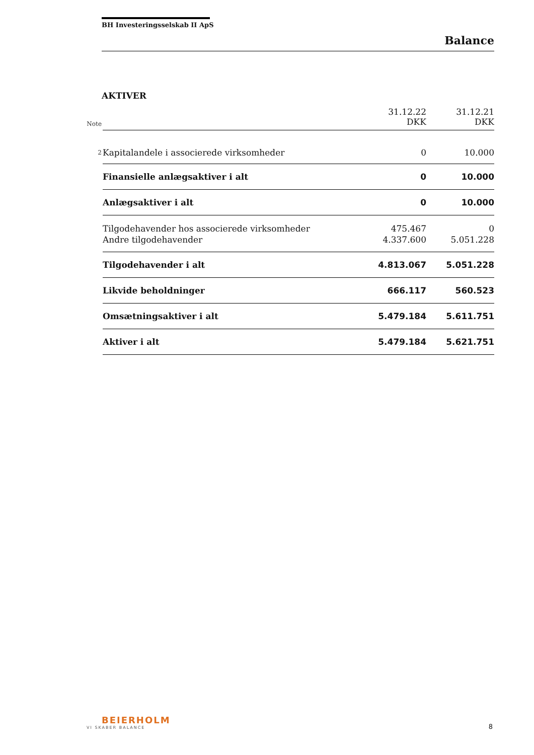BH Investeringsselskab II ApS
Balance
AKTIVER
| Note | | 31.12.22 DKK | 31.12.21 DKK |
| 2 | Kapitalandele i associerede virksomheder | 0 | 10.000 |
| | Finansielle anlægsaktiver i alt | 0 | 10.000 |
| | Anlægsaktiver i alt | 0 | 10.000 |
| | Tilgodehavender hos associerede virksomheder | 475.467 | 0 |
| | Andre tilgodehavender | 4.337.600 | 5.051.228 |
| | Tilgodehavender i alt | 4.813.067 | 5.051.228 |
| | Likvide beholdninger | 666.117 | 560.523 |
| | Omsætningsaktiver i alt | 5.479.184 | 5.611.751 |
| | Aktiver i alt | 5.479.184 | 5.621.751 |
BEIERHOLM
VI SKABER BALANCE
8